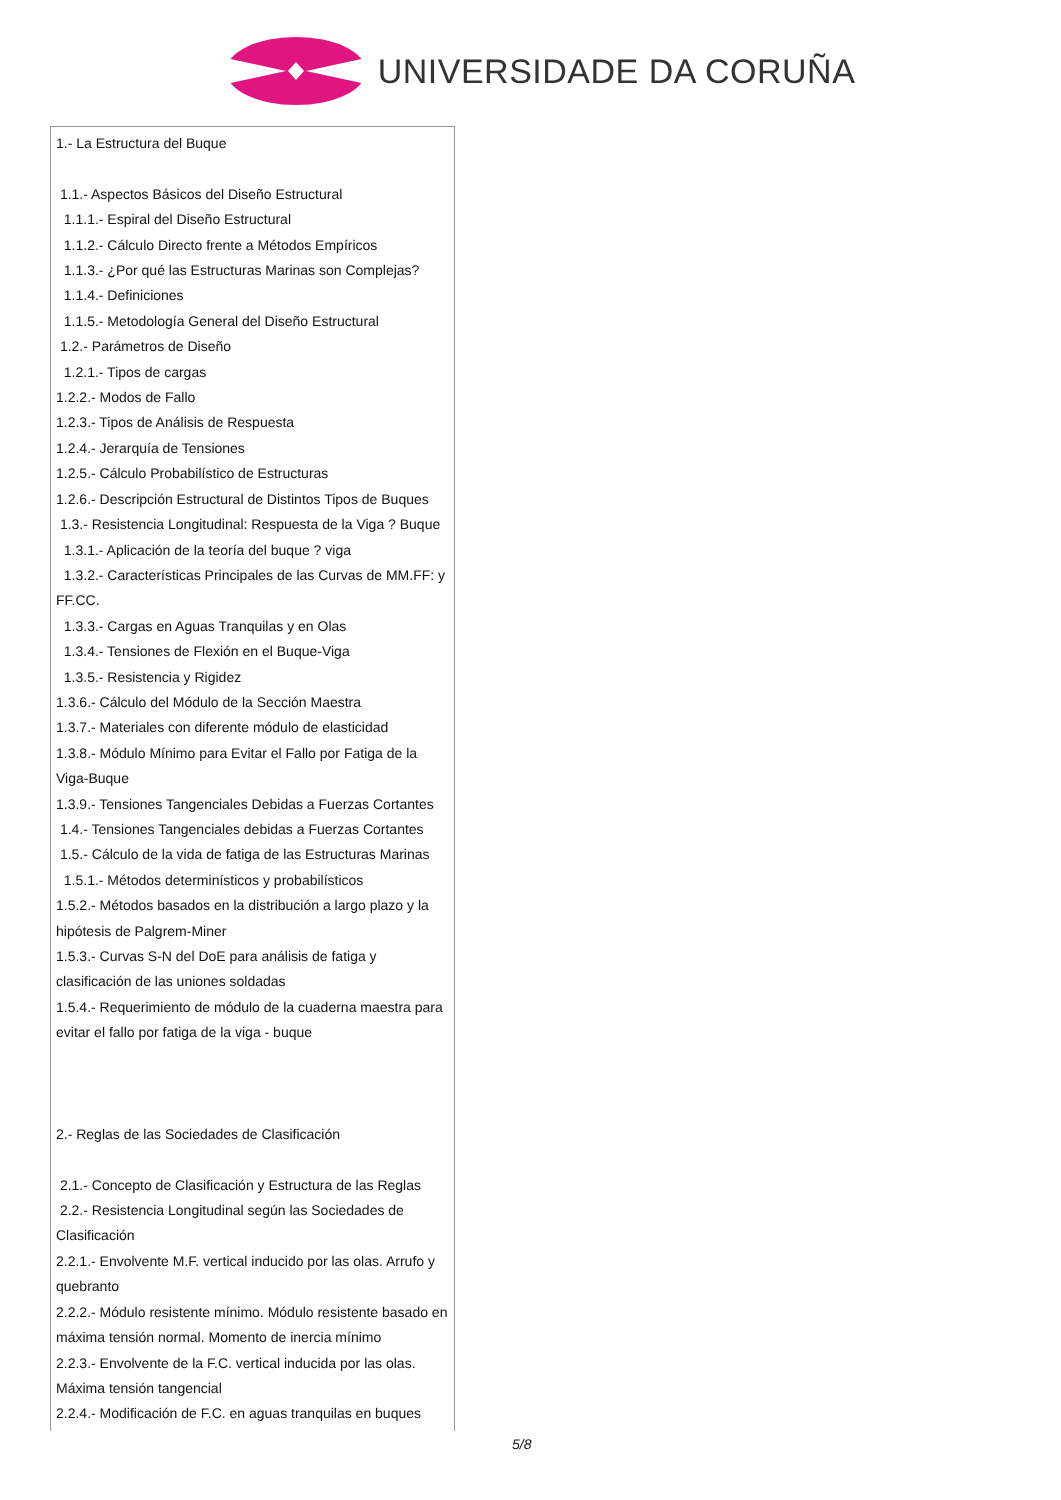UNIVERSIDADE DA CORUÑA
| 1.- La Estructura del Buque 1.1.- Aspectos Básicos del Diseño Estructural 1.1.1.- Espiral del Diseño Estructural 1.1.2.- Cálculo Directo frente a Métodos Empíricos 1.1.3.- ¿Por qué las Estructuras Marinas son Complejas? 1.1.4.- Definiciones 1.1.5.- Metodología General del Diseño Estructural 1.2.- Parámetros de Diseño 1.2.1.- Tipos de cargas 1.2.2.- Modos de Fallo 1.2.3.- Tipos de Análisis de Respuesta 1.2.4.- Jerarquía de Tensiones 1.2.5.- Cálculo Probabilístico de Estructuras 1.2.6.- Descripción Estructural de Distintos Tipos de Buques 1.3.- Resistencia Longitudinal: Respuesta de la Viga ? Buque 1.3.1.- Aplicación de la teoría del buque ? viga 1.3.2.- Características Principales de las Curvas de MM.FF: y FF.CC. 1.3.3.- Cargas en Aguas Tranquilas y en Olas 1.3.4.- Tensiones de Flexión en el Buque-Viga 1.3.5.- Resistencia y Rigidez 1.3.6.- Cálculo del Módulo de la Sección Maestra 1.3.7.- Materiales con diferente módulo de elasticidad 1.3.8.- Módulo Mínimo para Evitar el Fallo por Fatiga de la Viga-Buque 1.3.9.- Tensiones Tangenciales Debidas a Fuerzas Cortantes 1.4.- Tensiones Tangenciales debidas a Fuerzas Cortantes 1.5.- Cálculo de la vida de fatiga de las Estructuras Marinas 1.5.1.- Métodos determinísticos y probabilísticos 1.5.2.- Métodos basados en la distribución a largo plazo y la hipótesis de Palgrem-Miner 1.5.3.- Curvas S-N del DoE para análisis de fatiga y clasificación de las uniones soldadas 1.5.4.- Requerimiento de módulo de la cuaderna maestra para evitar el fallo por fatiga de la viga - buque 2.- Reglas de las Sociedades de Clasificación 2.1.- Concepto de Clasificación y Estructura de las Reglas 2.2.- Resistencia Longitudinal según las Sociedades de Clasificación 2.2.1.- Envolvente M.F. vertical inducido por las olas. Arrufo y quebranto 2.2.2.- Módulo resistente mínimo. Módulo resistente basado en máxima tensión normal. Momento de inercia mínimo 2.2.3.- Envolvente de la F.C. vertical inducida por las olas. Máxima tensión tangencial 2.2.4.- Modificación de F.C. en aguas tranquilas en buques |
5/8